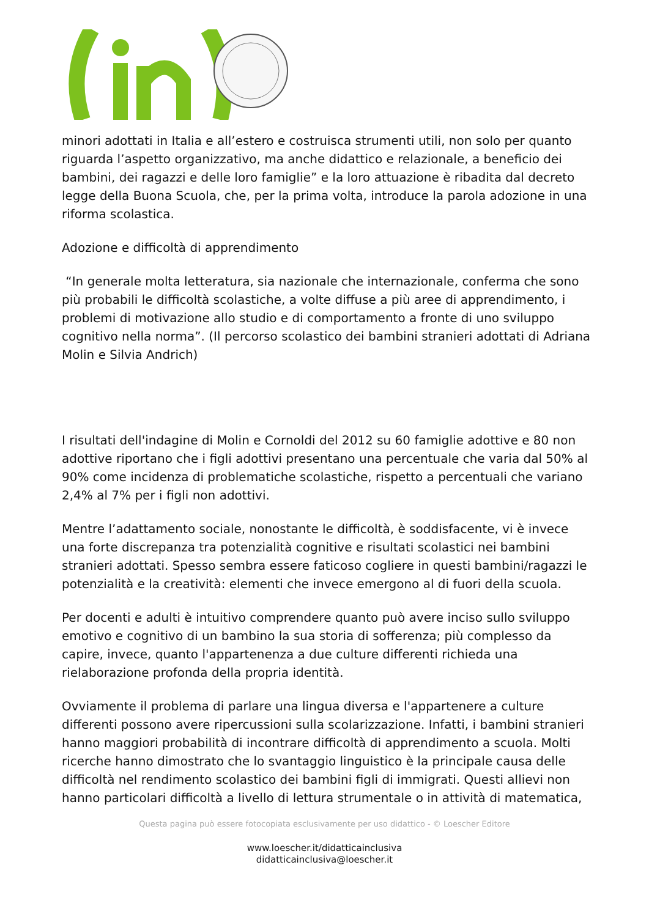minori adottati in Italia e all’estero e costruisca strumenti utili, non solo per quanto riguarda l’aspetto organizzativo, ma anche didattico e relazionale, a beneficio dei bambini, dei ragazzi e delle loro famiglie” e la loro attuazione è ribadita dal decreto legge della Buona Scuola, che, per la prima volta, introduce la parola adozione in una riforma scolastica.
Adozione e difficoltà di apprendimento
“In generale molta letteratura, sia nazionale che internazionale, conferma che sono più probabili le difficoltà scolastiche, a volte diffuse a più aree di apprendimento, i problemi di motivazione allo studio e di comportamento a fronte di uno sviluppo cognitivo nella norma”. (Il percorso scolastico dei bambini stranieri adottati di Adriana Molin e Silvia Andrich)
I risultati dell'indagine di Molin e Cornoldi del 2012 su 60 famiglie adottive e 80 non adottive riportano che i figli adottivi presentano una percentuale che varia dal 50% al 90% come incidenza di problematiche scolastiche, rispetto a percentuali che variano 2,4% al 7% per i figli non adottivi.
Mentre l’adattamento sociale, nonostante le difficoltà, è soddisfacente, vi è invece una forte discrepanza tra potenzialità cognitive e risultati scolastici nei bambini stranieri adottati. Spesso sembra essere faticoso cogliere in questi bambini/ragazzi le potenzialità e la creatività: elementi che invece emergono al di fuori della scuola.
Per docenti e adulti è intuitivo comprendere quanto può avere inciso sullo sviluppo emotivo e cognitivo di un bambino la sua storia di sofferenza; più complesso da capire, invece, quanto l'appartenenza a due culture differenti richieda una rielaborazione profonda della propria identità.
Ovviamente il problema di parlare una lingua diversa e l'appartenere a culture differenti possono avere ripercussioni sulla scolarizzazione. Infatti, i bambini stranieri hanno maggiori probabilità di incontrare difficoltà di apprendimento a scuola. Molti ricerche hanno dimostrato che lo svantaggio linguistico è la principale causa delle difficoltà nel rendimento scolastico dei bambini figli di immigrati. Questi allievi non hanno particolari difficoltà a livello di lettura strumentale o in attività di matematica,
Questa pagina può essere fotocopiata esclusivamente per uso didattico - © Loescher Editore
www.loescher.it/didatticainclusiva
didatticainclusiva@loescher.it